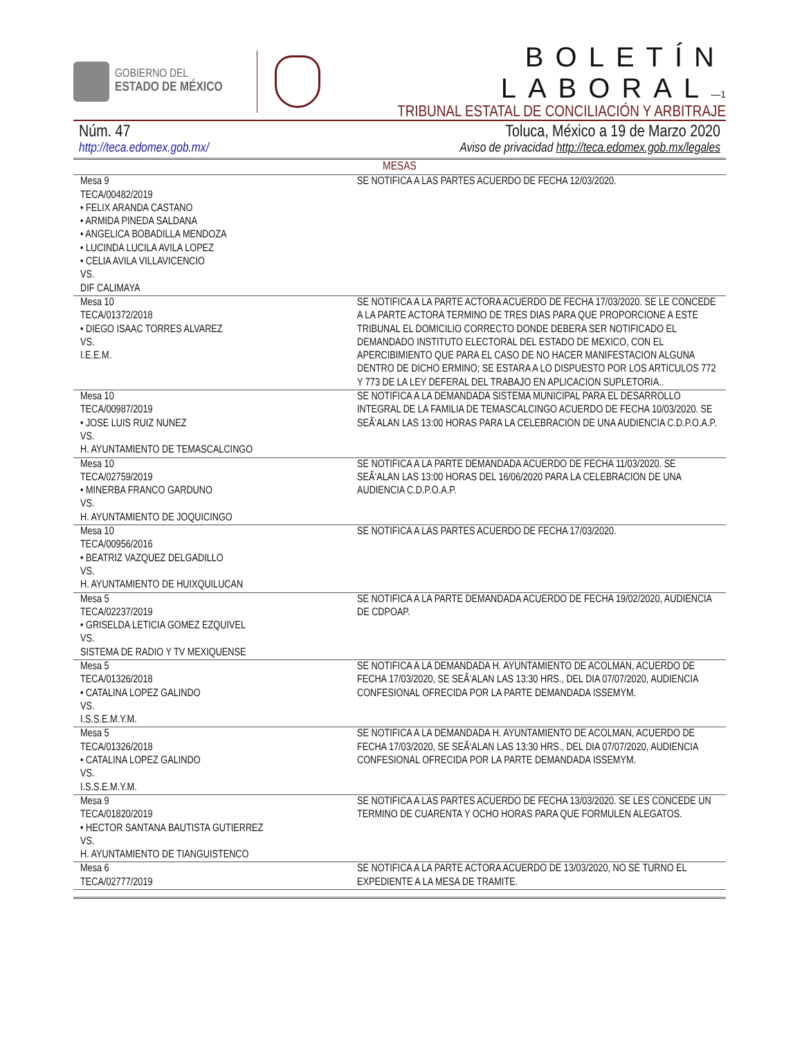GOBIERNO DEL
ESTADO DE MÉXICO
BOLETÍN LABORAL—1
TRIBUNAL ESTATAL DE CONCILIACIÓN Y ARBITRAJE
Núm. 47 Toluca, México a 19 de Marzo 2020
http://teca.edomex.gob.mx/ Aviso de privacidad http://teca.edomex.gob.mx/legales
| MESAS | |
| --- | --- |
| Mesa 9 TECA/00482/2019 • FELIX ARANDA CASTANO • ARMIDA PINEDA SALDANA • ANGELICA BOBADILLA MENDOZA • LUCINDA LUCILA AVILA LOPEZ • CELIA AVILA VILLAVICENCIO VS. DIF CALIMAYA | SE NOTIFICA A LAS PARTES ACUERDO DE FECHA 12/03/2020. |
| Mesa 10 TECA/01372/2018 • DIEGO ISAAC TORRES ALVAREZ VS. I.E.E.M. | SE NOTIFICA A LA PARTE ACTORA ACUERDO DE FECHA 17/03/2020. SE LE CONCEDE A LA PARTE ACTORA TERMINO DE TRES DIAS PARA QUE PROPORCIONE A ESTE TRIBUNAL EL DOMICILIO CORRECTO DONDE DEBERA SER NOTIFICADO EL DEMANDADO INSTITUTO ELECTORAL DEL ESTADO DE MEXICO, CON EL APERCIBIMIENTO QUE PARA EL CASO DE NO HACER MANIFESTACION ALGUNA DENTRO DE DICHO ERMINO; SE ESTARA A LO DISPUESTO POR LOS ARTICULOS 772 Y 773 DE LA LEY DEFERAL DEL TRABAJO EN APLICACION SUPLETORIA.. |
| Mesa 10 TECA/00987/2019 • JOSE LUIS RUIZ NUNEZ VS. H. AYUNTAMIENTO DE TEMASCALCINGO | SE NOTIFICA A LA DEMANDADA SISTEMA MUNICIPAL PARA EL DESARROLLO INTEGRAL DE LA FAMILIA DE TEMASCALCINGO ACUERDO DE FECHA 10/03/2020. SE SEÃ‘ALAN LAS 13:00 HORAS PARA LA CELEBRACION DE UNA AUDIENCIA C.D.P.O.A.P. |
| Mesa 10 TECA/02759/2019 • MINERBA FRANCO GARDUNO VS. H. AYUNTAMIENTO DE JOQUICINGO | SE NOTIFICA A LA PARTE DEMANDADA ACUERDO DE FECHA 11/03/2020. SE SEÃ‘ALAN LAS 13:00 HORAS DEL 16/06/2020 PARA LA CELEBRACION DE UNA AUDIENCIA C.D.P.O.A.P. |
| Mesa 10 TECA/00956/2016 • BEATRIZ VAZQUEZ DELGADILLO VS. H. AYUNTAMIENTO DE HUIXQUILUCAN | SE NOTIFICA A LAS PARTES ACUERDO DE FECHA 17/03/2020. |
| Mesa 5 TECA/02237/2019 • GRISELDA LETICIA GOMEZ EZQUIVEL VS. SISTEMA DE RADIO Y TV MEXIQUENSE | SE NOTIFICA A LA PARTE DEMANDADA ACUERDO DE FECHA 19/02/2020, AUDIENCIA DE CDPOAP. |
| Mesa 5 TECA/01326/2018 • CATALINA LOPEZ GALINDO VS. I.S.S.E.M.Y.M. | SE NOTIFICA A LA DEMANDADA H. AYUNTAMIENTO DE ACOLMAN, ACUERDO DE FECHA 17/03/2020, SE SEÃ‘ALAN LAS 13:30 HRS., DEL DIA 07/07/2020, AUDIENCIA CONFESIONAL OFRECIDA POR LA PARTE DEMANDADA ISSEMYM. |
| Mesa 5 TECA/01326/2018 • CATALINA LOPEZ GALINDO VS. I.S.S.E.M.Y.M. | SE NOTIFICA A LA DEMANDADA H. AYUNTAMIENTO DE ACOLMAN, ACUERDO DE FECHA 17/03/2020, SE SEÃ‘ALAN LAS 13:30 HRS., DEL DIA 07/07/2020, AUDIENCIA CONFESIONAL OFRECIDA POR LA PARTE DEMANDADA ISSEMYM. |
| Mesa 9 TECA/01820/2019 • HECTOR SANTANA BAUTISTA GUTIERREZ VS. H. AYUNTAMIENTO DE TIANGUISTENCO | SE NOTIFICA A LAS PARTES ACUERDO DE FECHA 13/03/2020. SE LES CONCEDE UN TERMINO DE CUARENTA Y OCHO HORAS PARA QUE FORMULEN ALEGATOS. |
| Mesa 6 TECA/02777/2019 | SE NOTIFICA A LA PARTE ACTORA ACUERDO DE 13/03/2020, NO SE TURNO EL EXPEDIENTE A LA MESA DE TRAMITE. |